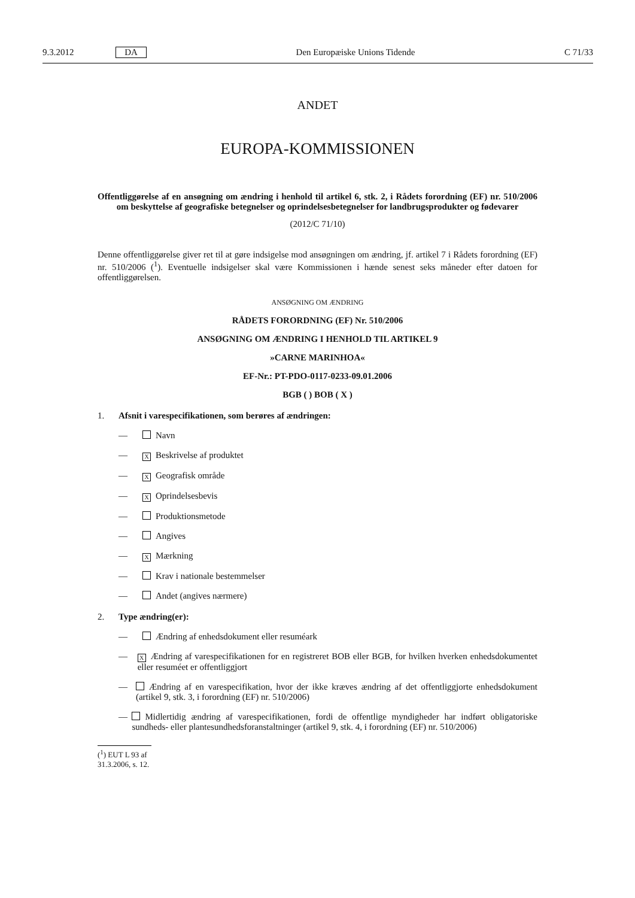9.3.2012 DA Den Europæiske Unions Tidende C 71/33
ANDET
EUROPA-KOMMISSIONEN
Offentliggørelse af en ansøgning om ændring i henhold til artikel 6, stk. 2, i Rådets forordning (EF) nr. 510/2006 om beskyttelse af geografiske betegnelser og oprindelsesbetegnelser for landbrugsprodukter og fødevarer
(2012/C 71/10)
Denne offentliggørelse giver ret til at gøre indsigelse mod ansøgningen om ændring, jf. artikel 7 i Rådets forordning (EF) nr. 510/2006 (<sup>1</sup>). Eventuelle indsigelser skal være Kommissionen i hænde senest seks måneder efter datoen for offentliggørelsen.
ANSØGNING OM ÆNDRING
RÅDETS FORORDNING (EF) Nr. 510/2006
ANSØGNING OM ÆNDRING I HENHOLD TIL ARTIKEL 9
»CARNE MARINHOA«
EF-Nr.: PT-PDO-0117-0233-09.01.2006
BGB ( ) BOB ( X )
1. Afsnit i varespecifikationen, som berøres af ændringen:
— Navn
—
X Beskrivelse af produktet
—
X Geografisk område
—
X Oprindelsesbevis
— Produktionsmetode
— Angives
—
X Mærkning
— Krav i nationale bestemmelser
— Andet (angives nærmere)
2. Type ændring(er):
— Ændring af enhedsdokument eller resuméark
—
X Ændring af varespecifikationen for en registreret BOB eller BGB, for hvilken hverken enhedsdokumentet eller resuméet er offentliggjort
— Ændring af en varespecifikation, hvor der ikke kræves ændring af det offentliggjorte enhedsdokument (artikel 9, stk. 3, i forordning (EF) nr. 510/2006)
— Midlertidig ændring af varespecifikationen, fordi de offentlige myndigheder har indført obligatoriske sundheds- eller plantesundhedsforanstaltninger (artikel 9, stk. 4, i forordning (EF) nr. 510/2006)
(<sup>1</sup>) EUT L 93 af 31.3.2006, s. 12.